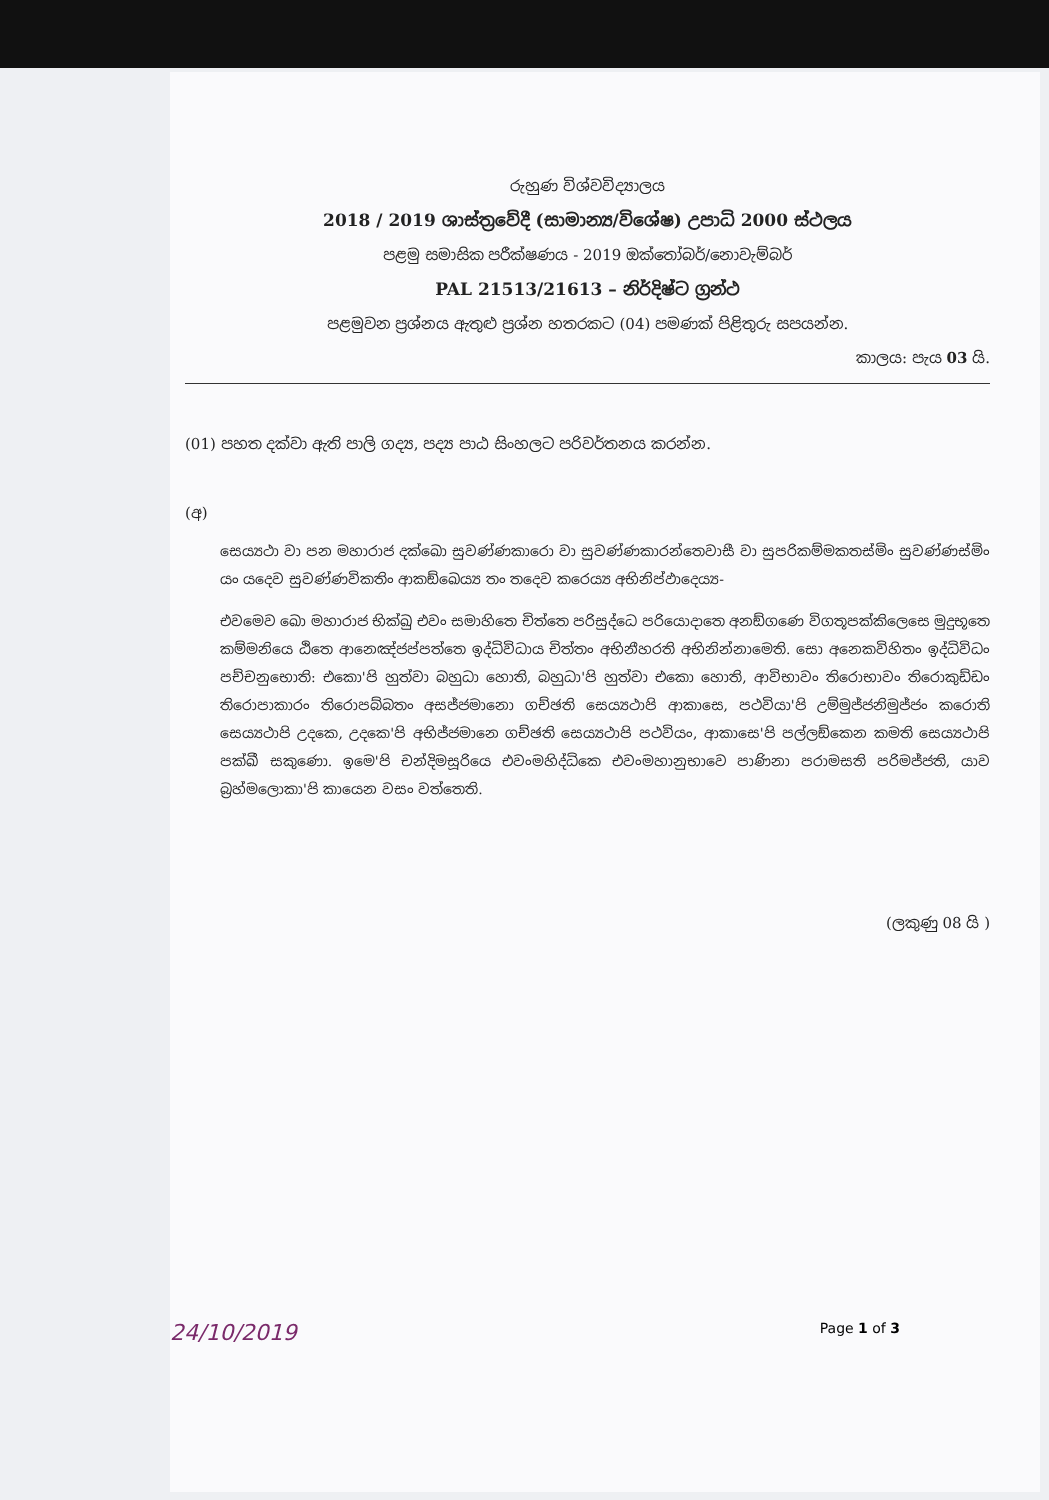රුහුණ විශ්වවිද්‍යාලය
2018 / 2019 ශාස්ත්‍රවේදී (සාමාන්‍ය/විශේෂ) උපාධි 2000 ස්ථලය
පළමු සමාසික පරීක්ෂණය - 2019 ඔක්තෝබර්/නොවැම්බර්
PAL 21513/21613 – නිර්දිෂ්ට ග්‍රන්ථ
පළමුවන ප්‍රශ්නය ඇතුළු ප්‍රශ්න හතරකට (04) පමණක් පිළිතුරු සපයන්න.
කාලය: පැය 03 යි.
(01) පහත දක්වා ඇති පාලි ගද්‍ය, පද්‍ය පාඨ සිංහලට පරිවර්තනය කරන්න.
(අ)
සෙය්‍යථා වා පන මහාරාජ දක්ඛො සුවණ්ණකාරො වා සුවණ්ණකාරන්තෙවාසී වා සුපරිකම්මකතස්මිං සුවණ්ණස්මිං යං යදෙව සුවණ්ණවිකතිං ආකඞ්ඛෙය්‍ය තං තදෙව කරෙය්‍ය අභිනිප්ඵාදෙය්‍ය-
එවමෙව ඛො මහාරාජ භික්ඛු එවං සමාහිතෙ චිත්තෙ පරිසුද්ධෙ පරියොදාතෙ අනඞ්ගණෙ විගතූපක්කිලෙසෙ මුදුභූතෙ කම්මනියෙ ඨිතෙ ආනෙඤ්ජප්පත්තෙ ඉද්ධිවිධාය චිත්තං අභිනීහරති අභිනින්නාමෙති. සො අනෙකවිහිතං ඉද්ධිවිධං පච්චනුභොති: එකො'පි හුත්වා බහුධා හොති, බහුධා'පි හුත්වා එකො හොති, ආවිභාවං තිරොභාවං තිරොකුඩ්ඩං තිරොපාකාරං තිරොපබ්බතං අසජ්ජමානො ගච්ඡති සෙය්‍යථාපි ආකාසෙ, පථවියා'පි උම්මුජ්ජනිමුජ්ජං කරොති සෙය්‍යථාපි උදකෙ, උදකෙ'පි අභිජ්ජමානෙ ගච්ඡති සෙය්‍යථාපි පථවියං, ආකාසෙ'පි පල්ලඞ්කෙන කමති සෙය්‍යථාපි පක්ඛී සකුණො. ඉමෙ'පි චන්දිමසූරියෙ එවංමහිද්ධිකෙ එවංමහානුභාවෙ පාණිනා පරාමසති පරිමජ්ජති, යාව බ්‍රහ්මලොකා'පි කායෙන වසං වත්තෙති.
(ලකුණු 08 යි )
24/10/2019 Page 1 of 3